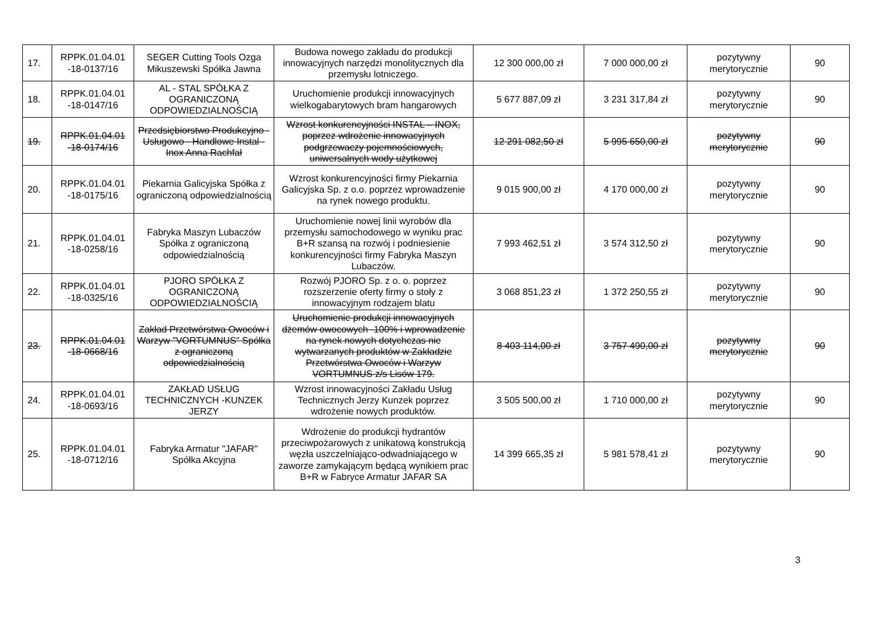| 17. | RPPK.01.04.01 -18-0137/16 | SEGER Cutting Tools Ozga Mikuszewski Spółka Jawna | Budowa nowego zakładu do produkcji innowacyjnych narzędzi monolitycznych dla przemysłu lotniczego. | 12 300 000,00 zł | 7 000 000,00 zł | pozytywny merytorycznie | 90 |
| 18. | RPPK.01.04.01 -18-0147/16 | AL - STAL SPÓŁKA Z OGRANICZONĄ ODPOWIEDZIALNOŚCIĄ | Uruchomienie produkcji innowacyjnych wielkogabarytowych bram hangarowych | 5 677 887,09 zł | 3 231 317,84 zł | pozytywny merytorycznie | 90 |
| 19. | RPPK.01.04.01 -18-0174/16 | Przedsiębiorstwo Produkcyjno - Usługowo - Handlowe Instal - Inox Anna Rachfał | Wzrost konkurencyjności INSTAL – INOX, poprzez wdrożenie innowacyjnych podgrzewaczy pojemnościowych, uniwersalnych wody użytkowej | 12 291 082,50 zł | 5 995 650,00 zł | pozytywny merytorycznie | 90 |
| 20. | RPPK.01.04.01 -18-0175/16 | Piekarnia Galicyjska Spółka z ograniczoną odpowiedzialnością | Wzrost konkurencyjności firmy Piekarnia Galicyjska Sp. z o.o. poprzez wprowadzenie na rynek nowego produktu. | 9 015 900,00 zł | 4 170 000,00 zł | pozytywny merytorycznie | 90 |
| 21. | RPPK.01.04.01 -18-0258/16 | Fabryka Maszyn Lubaczów Spółka z ograniczoną odpowiedzialnością | Uruchomienie nowej linii wyrobów dla przemysłu samochodowego w wyniku prac B+R szansą na rozwój i podniesienie konkurencyjności firmy Fabryka Maszyn Lubaczów. | 7 993 462,51 zł | 3 574 312,50 zł | pozytywny merytorycznie | 90 |
| 22. | RPPK.01.04.01 -18-0325/16 | PJORO SPÓŁKA Z OGRANICZONĄ ODPOWIEDZIALNOŚCIĄ | Rozwój PJORO Sp. z o. o. poprzez rozszerzenie oferty firmy o stoły z innowacyjnym rodzajem blatu | 3 068 851,23 zł | 1 372 250,55 zł | pozytywny merytorycznie | 90 |
| 23. | RPPK.01.04.01 -18-0668/16 | Zakład Przetwórstwa Owoców i Warzyw "VORTUMNUS" Spółka z ograniczoną odpowiedzialnością | Uruchomienie produkcji innowacyjnych dżemów owocowych -100% i wprowadzenie na rynek nowych dotychczas nie wytwarzanych produktów w Zakładzie Przetwórstwa Owoców i Warzyw VORTUMNUS z/s Lisów 179. | 8 403 114,00 zł | 3 757 490,00 zł | pozytywny merytorycznie | 90 |
| 24. | RPPK.01.04.01 -18-0693/16 | ZAKŁAD USŁUG TECHNICZNYCH -KUNZEK JERZY | Wzrost innowacyjności Zakładu Usług Technicznych Jerzy Kunzek poprzez wdrożenie nowych produktów. | 3 505 500,00 zł | 1 710 000,00 zł | pozytywny merytorycznie | 90 |
| 25. | RPPK.01.04.01 -18-0712/16 | Fabryka Armatur "JAFAR" Spółka Akcyjna | Wdrożenie do produkcji hydrantów przeciwpożarowych z unikatową konstrukcją węzła uszczelniająco-odwadniającego w zaworze zamykającym będącą wynikiem prac B+R w Fabryce Armatur JAFAR SA | 14 399 665,35 zł | 5 981 578,41 zł | pozytywny merytorycznie | 90 |
3